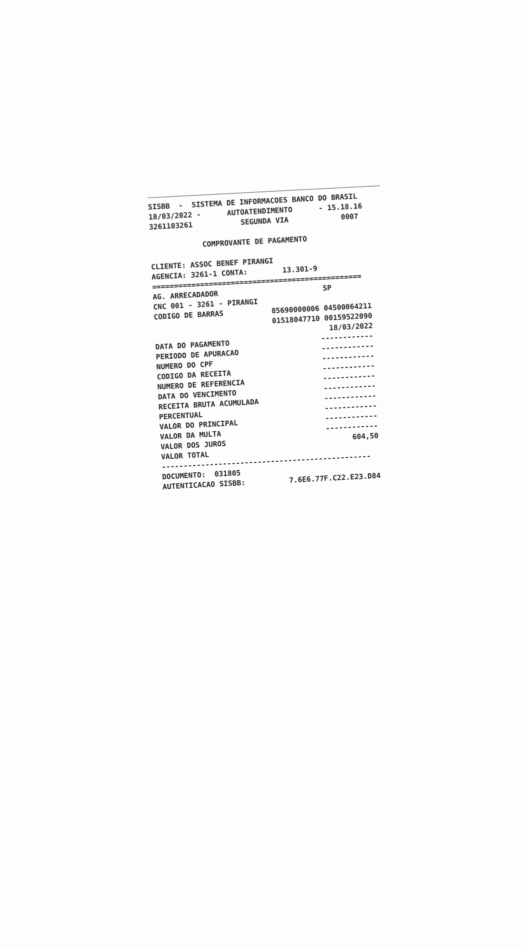SISBB - SISTEMA DE INFORMACOES BANCO DO BRASIL 18/03/2022 - AUTOATENDIMENTO - 15.18.16 3261103261 SEGUNDA VIA 0007 COMPROVANTE DE PAGAMENTO CLIENTE: ASSOC BENEF PIRANGI AGENCIA: 3261-1 CONTA: 13.301-9 ================================================ AG. ARRECADADOR SP CNC 001 - 3261 - PIRANGI CODIGO DE BARRAS 85690000006 04500064211 01518047710 00159522090 18/03/2022 DATA DO PAGAMENTO ------------ PERIODO DE APURACAO ------------ NUMERO DO CPF ------------ CODIGO DA RECEITA ------------ NUMERO DE REFERENCIA ------------ DATA DO VENCIMENTO ------------ RECEITA BRUTA ACUMULADA ------------ PERCENTUAL ------------ VALOR DO PRINCIPAL ------------ VALOR DA MULTA ------------ VALOR DOS JUROS 604,50 VALOR TOTAL ------------------------------------------------ DOCUMENTO: 031805 AUTENTICACAO SISBB: 7.6E6.77F.C22.E23.D84